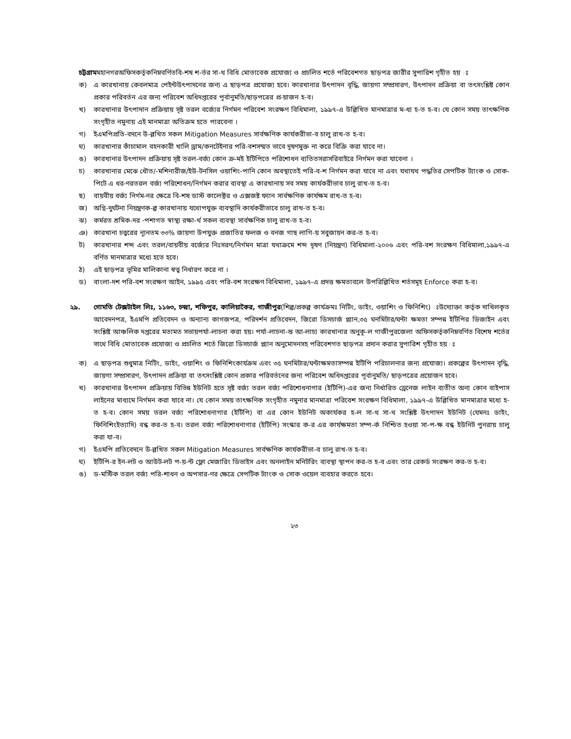চট্টগ্রামমহানগরঅফিসকর্তৃকনিম্নবর্ণিতবি-শষ শ-র্তর সা-থ বিধি মোতাবেক প্রযোজ্য ও প্রচলিত শর্তে পরিবেশগত ছাড়পত্র জারীর সুপারিশ গৃহীত হয় ঃ
ক) এ কারখানায় কেবলমাত্র পেইন্টউৎপাদনের জন্য এ ছাড়পত্র প্রযোজ্য হবে। কারখানার উৎপাদন বৃদ্ধি, জায়গা সম্প্রসারণ, উৎপাদন প্রক্রিয়া বা তৎসংশ্লিষ্ট কোন প্রকার পরিবর্তন এর জন্য পরিবেশ অধিদপ্তরের পূর্বানুমতি/ছাড়পত্রের প্র-য়াজন হ-ব।
খ) কারখানার উৎপাদান প্রক্রিয়ায় সৃষ্ট তরল বর্জ্যের নির্গমন পরিবেশ সংরক্ষণ বিধিমালা, ১৯৯৭-এ উল্লিখিত মানমাত্রার ম-ধ্য হ-ত হ-ব। যে কোন সময় তাৎক্ষণিক সংগৃহীত নমুনায় এই মানমাত্রা অতিক্রম হতে পারবেনা ।
গ) ইএমপিপ্রতি-বদনে উ-ল্লখিত সকল Mitigation Measures সার্বক্ষণিক কার্যকরীভা-ব চালু রাখ-ত হ-ব।
ঘ) কারখানার কাঁচামাল বহনকারী খালি ড্রাম/কনটেইনার পরি-বশসম্মত ভাবে দূষণমুক্ত না করে বিক্রি করা যাবে না।
ঙ) কারখানার উৎপাদন প্রক্রিয়ায় সৃষ্ট তরল-বর্জ্য কোন ক্র-মই ইটিপিতে পরিশোধন ব্যতিতসরাসরিবাইরে নির্গমন করা যাবেনা ।
চ) কারখানার মেঝে ধৌত/-মশিনারীজ/ইউ-টনসিল ওয়াশিং-পানি কোন অবস্থাতেই পরি-ব-শ নির্গমন করা যাবে না এবং যথাযথ পদ্ধতির সেপটিক ট্যাংক ও সোক-পিটে এ ধর-ণরতরল বর্জ্য পরিশোধন/নির্গমন করার ব্যবস্থা এ কারখানায় সব সময় কার্যকরীভাব চালু রাখ-ত হ-ব।
ছ) বায়বীয় বর্জ্য নির্গম-নর ক্ষেত্রে বি-শষ ডাস্ট কালেক্টর ও এক্সজষ্ট ফ্যান সার্বক্ষণিক কার্যক্ষম রাখ-ত হ-ব।
জ) অগ্নি-দুর্ঘটনা নিয়ন্ত্রণক-ল্প কারখানায় যথোপযুক্ত ব্যবস্থাদি কার্যকরীভাবে চালু রাখ-ত হ-ব।
ঝ) কর্মরত শ্রমিক-দর -পশাগত স্বাস্থ্য রক্ষা-র্থ সকল ব্যবস্থা সার্বক্ষণিক চালু রাখ-ত হ-ব।
ঞ) কারখানা চত্বরের ন্যূনতম ৩৩% জায়গা উপযুক্ত প্রজাতির ফলজ ও বনজ গাছ লাগি-য় সবুজায়ন কর-ত হ-ব।
ট) কারখানার শব্দ এবং তরল/বায়বীয় বর্জ্যের নিঃসরণ/নির্গমন মাত্রা যথাক্রমে শব্দ দূষণ (নিয়ন্ত্রণ) বিধিমালা-২০০৬ এবং পরি-বশ সংরক্ষণ বিধিমালা,১৯৯৭-এ বর্ণিত মানমাত্রার মধ্যে হতে হবে।
ঠ) এই ছাড়পত্র ভূমির মালিকানা স্বত্ব নির্ধারণ করে না ।
ড) বাংলা-দশ পরি-বশ সংরক্ষণ আইন, ১৯৯৫ এবং পরি-বশ সংরক্ষণ বিধিমালা, ১৯৯৭-এ প্রদত্ত ক্ষমতাবলে উপরিল্লিখিত শর্তসমূহ Enforce করা হ-ব।
২৯. গোমতি টেক্সটাইল লিঃ, ১১৬৩, চন্দ্রা, শফিপুর, কালিয়াকৈর, গাজীপুর(শিল্প/প্রকল্প কার্যক্রমঃ নিটিং, ডাইং, ওয়াশিং ও ফিনিশিং) ঃউদ্যোক্তা কর্তৃক দাখিলকৃত আবেদনপত্র, ইএমপি প্রতিবেদন ও অন্যান্য কাগজপত্র, পরিদর্শন প্রতিবেদন, জিরো ডিসচার্জ প্ল্যান,৩৫ ঘনমিটার/ঘন্টা ক্ষমতা সম্পন্ন ইটিপির ডিজাইন এবং সংশ্লিষ্ট আঞ্চলিক দপ্তরের মতামত সভায়পর্যা-লাচনা করা হয়। পর্যা-লাচনা-ন্ত আ-লাচ্য কারখানার অনুকূ-ল গাজীপুরজেলা অফিসকর্তৃকনিম্নবর্ণিত বিশেষ শর্তের সাথে বিধি মোতাবেক প্রযোজ্য ও প্রচলিত শর্তে জিরো ডিসচার্জ প্ল্যান অনুমোদনসহ পরিবেশগত ছাড়পত্র প্রদান করার সুপারিশ গৃহীত হয় ঃ
ক) এ ছাড়পত্র শুধুমাত্র নিটিং, ডাইং, ওয়াশিং ও ফিনিশিংকার্যক্রম এবং ৩৫ ঘনমিটার/ঘন্টাক্ষমতাসম্পন্ন ইটিপি পরিচালনার জন্য প্রযোজ্য। প্রকল্পের উৎপাদন বৃদ্ধি, জায়গা সম্প্রসারণ, উৎপাদন প্রক্রিয়া বা তৎসংশ্লিষ্ট কোন প্রকার পরিবর্তনের জন্য পরিবেশ অধিদপ্তরের পূর্বানুমতি/ ছাড়পত্রের প্রয়োজন হবে।
খ) কারখানার উৎপাদন প্রক্রিয়ায় বিভিন্ন ইউনিট হতে সৃষ্ট বর্জ্য তরল বর্জ্য পরিশোধনাগার (ইটিপি)-এর জন্য নির্ধারিত ড্রেনেজ লাইন ব্যতীত অন্য কোন বাইপাস লাইনের মাধ্যমে নির্গমন করা যাবে না। যে কোন সময় তাৎক্ষণিক সংগৃহীত নমুনার মানমাত্রা পরিবেশ সংরক্ষণ বিধিমালা, ১৯৯৭-এ উল্লিখিত মানমাত্রার মধ্যে হ-ত হ-ব। কোন সময় তরল বর্জ্য পরিশোধনাগার (ইটিপি) বা এর কোন ইউনিট অকার্যকর হ-ল সা-থ সা-থ সংশ্লিষ্ট উৎপাদন ইউনিট (যেমনঃ ডাইং, ফিনিশিংইত্যাদি) বন্ধ কর-ত হ-ব। তরল বর্জ্য পরিশোধনাগার (ইটিপি) সংস্কার ক-র এর কার্যক্ষমতা সম্প-র্ক নিশ্চিত হওয়া সা-প-ক্ষ বন্ধ ইউনিট পুনরায় চালু করা যা-ব।
গ) ইএমপি প্রতিবেদনে উ-ল্লখিত সকল Mitigation Measures সার্বক্ষণিক কার্যকরীভা-ব চালু রাখ-ত হ-ব।
ঘ) ইটিপি-র ইন-লট ও আউট-লট প-য়-ন্ট ফ্লো মেজারিং ডিভাইস এবং অনলাইন মনিটরিং ব্যবস্থা স্থাপন কর-ত হ-ব এবং তার রেকর্ড সংরক্ষণ কর-ত হ-ব।
ঙ) ড-মস্টিক তরল বর্জ্য পরি-শাধন ও অপসার-ণর ক্ষেত্রে সেপটিক ট্যাংক ও সোক ওয়েল ব্যবহার করতে হবে।
২৩